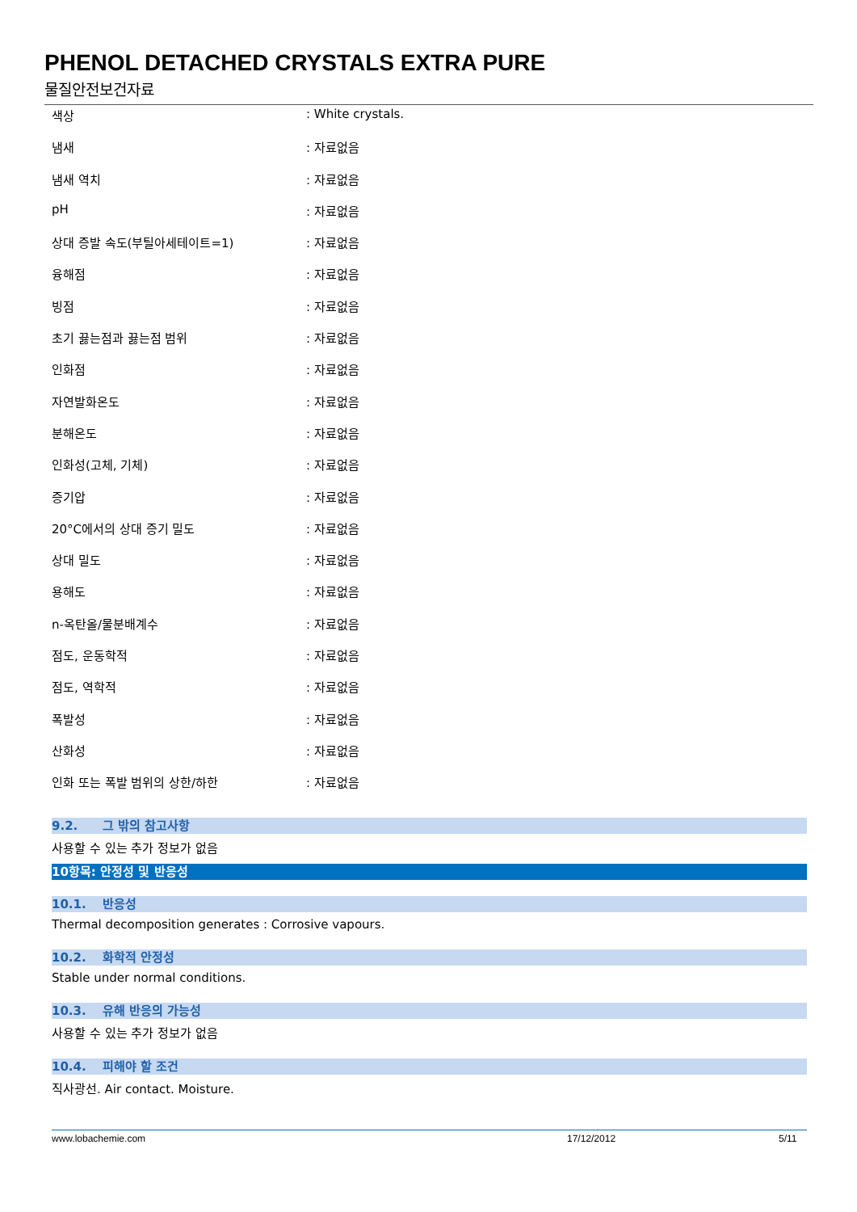PHENOL DETACHED CRYSTALS EXTRA PURE
물질안전보건자료
| 색상 | : White crystals. |
| 냄새 | : 자료없음 |
| 냄새 역치 | : 자료없음 |
| pH | : 자료없음 |
| 상대 증발 속도(부틸아세테이트=1) | : 자료없음 |
| 융해점 | : 자료없음 |
| 빙점 | : 자료없음 |
| 초기 끓는점과 끓는점 범위 | : 자료없음 |
| 인화점 | : 자료없음 |
| 자연발화온도 | : 자료없음 |
| 분해온도 | : 자료없음 |
| 인화성(고체, 기체) | : 자료없음 |
| 증기압 | : 자료없음 |
| 20°C에서의 상대 증기 밀도 | : 자료없음 |
| 상대 밀도 | : 자료없음 |
| 용해도 | : 자료없음 |
| n-옥탄올/물분배계수 | : 자료없음 |
| 점도, 운동학적 | : 자료없음 |
| 점도, 역학적 | : 자료없음 |
| 폭발성 | : 자료없음 |
| 산화성 | : 자료없음 |
| 인화 또는 폭발 범위의 상한/하한 | : 자료없음 |
9.2. 그 밖의 참고사항
사용할 수 있는 추가 정보가 없음
10항목: 안정성 및 반응성
10.1. 반응성
Thermal decomposition generates : Corrosive vapours.
10.2. 화학적 안정성
Stable under normal conditions.
10.3. 유해 반응의 가능성
사용할 수 있는 추가 정보가 없음
10.4. 피해야 할 조건
직사광선. Air contact. Moisture.
www.lobachemie.com 17/12/2012 5/11